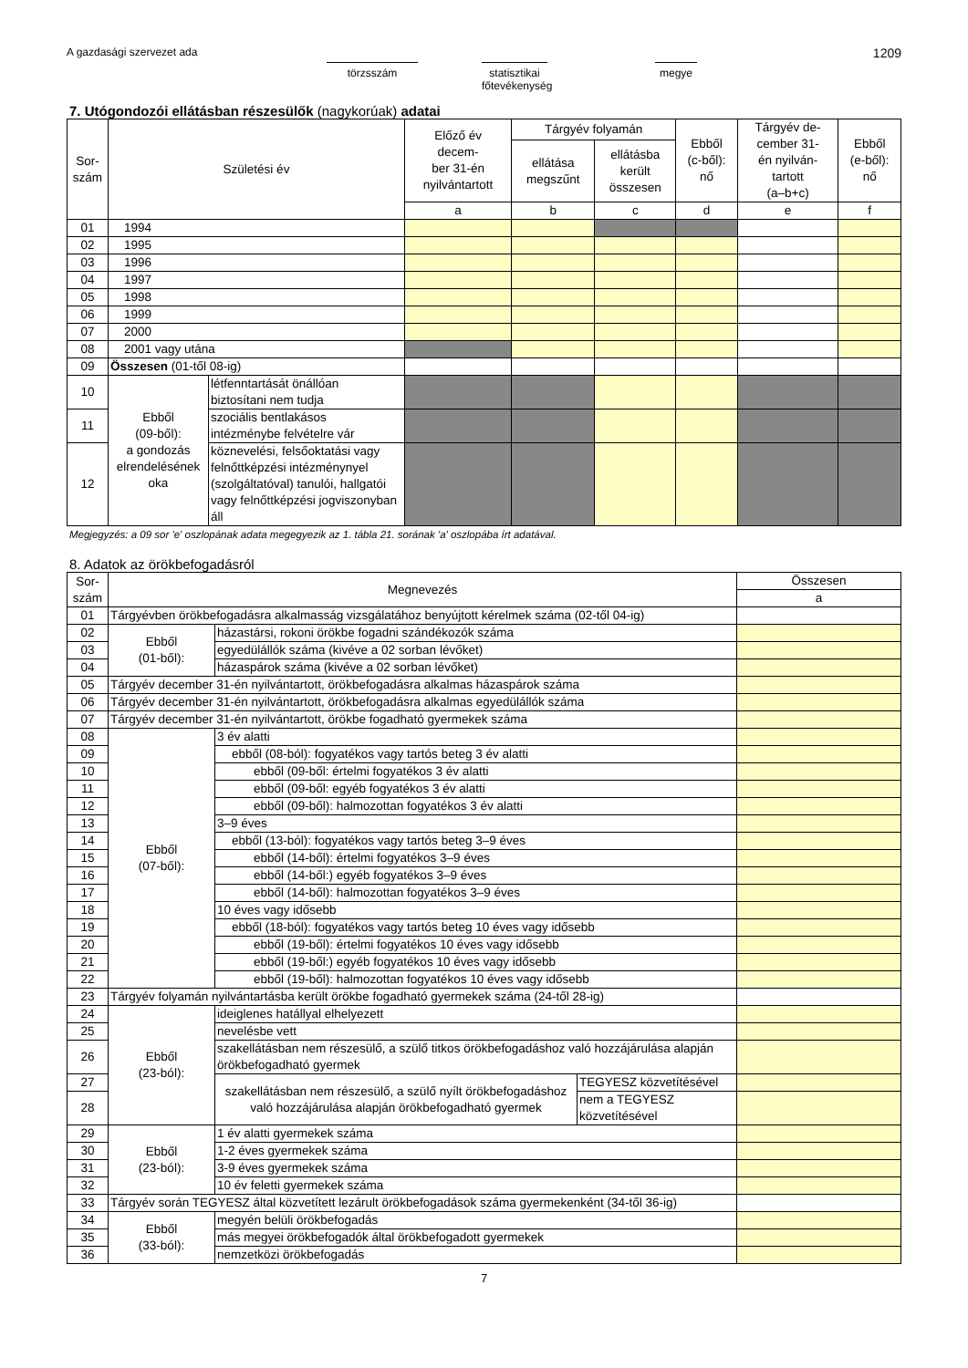A gazdasági szervezet ada törzsszám statisztikai
főtevékenység
megye
1209
7. Utógondozói ellátásban részesülők (nagykorúak) adatai
| Sor- szám | Születési év | | Előző év decem- ber 31-én nyilvántartott | Tárgyév folyamán | | Ebből (c-ből): nő | Tárgyév de- cember 31- én nyilván- tartott (a–b+c) | Ebből (e-ből): nő |
| --- | --- | --- | --- | --- | --- | --- | --- | --- |
| | | | | ellátása megszűnt | ellátásba került összesen | | | |
| | | | a | b | c | d | e | f |
| 01 | 1994 | | | | | | | |
| 02 | 1995 | | | | | | | |
| 03 | 1996 | | | | | | | |
| 04 | 1997 | | | | | | | |
| 05 | 1998 | | | | | | | |
| 06 | 1999 | | | | | | | |
| 07 | 2000 | | | | | | | |
| 08 | 2001 vagy utána | | | | | | | |
| 09 | Összesen (01-től 08-ig) | | | | | | | |
| 10 | Ebből (09-ből): a gondozás elrendelésének oka | létfenntartását önállóan biztosítani nem tudja | | | | | | |
| 11 | | szociális bentlakásos intézménybe felvételre vár | | | | | | |
| 12 | | köznevelési, felsőoktatási vagy felnőttképzési intézménynyel (szolgáltatóval) tanulói, hallgatói vagy felnőttképzési jogviszonyban áll | | | | | | |
Megjegyzés: a 09 sor 'e' oszlopának adata megegyezik az 1. tábla 21. sorának 'a' oszlopába írt adatával.
8. Adatok az örökbefogadásról
| Sor- szám | Megnevezés | | | Összesen |
| --- | --- | --- | --- | --- |
| | | | | a |
| 01 | Tárgyévben örökbefogadásra alkalmasság vizsgálatához benyújtott kérelmek száma (02-től 04-ig) | | | |
| 02 | Ebből (01-ből): | házastársi, rokoni örökbe fogadni szándékozók száma | | |
| 03 | | egyedülállók száma (kivéve a 02 sorban lévőket) | | |
| 04 | | házaspárok száma (kivéve a 02 sorban lévőket) | | |
| 05 | Tárgyév december 31-én nyilvántartott, örökbefogadásra alkalmas házaspárok száma | | | |
| 06 | Tárgyév december 31-én nyilvántartott, örökbefogadásra alkalmas egyedülállók száma | | | |
| 07 | Tárgyév december 31-én nyilvántartott, örökbe fogadható gyermekek száma | | | |
| 08 | Ebből (07-ből): | 3 év alatti | | |
| 09 | | ebből (08-ból): fogyatékos vagy tartós beteg 3 év alatti | | |
| 10 | | ebből (09-ből: értelmi fogyatékos 3 év alatti | | |
| 11 | | ebből (09-ből: egyéb fogyatékos 3 év alatti | | |
| 12 | | ebből (09-ből): halmozottan fogyatékos 3 év alatti | | |
| 13 | | 3–9 éves | | |
| 14 | | ebből (13-ból): fogyatékos vagy tartós beteg 3–9 éves | | |
| 15 | | ebből (14-ből): értelmi fogyatékos 3–9 éves | | |
| 16 | | ebből (14-ből:) egyéb fogyatékos 3–9 éves | | |
| 17 | | ebből (14-ből): halmozottan fogyatékos 3–9 éves | | |
| 18 | | 10 éves vagy idősebb | | |
| 19 | | ebből (18-ból): fogyatékos vagy tartós beteg 10 éves vagy idősebb | | |
| 20 | | ebből (19-ből): értelmi fogyatékos 10 éves vagy idősebb | | |
| 21 | | ebből (19-ből:) egyéb fogyatékos 10 éves vagy idősebb | | |
| 22 | | ebből (19-ből): halmozottan fogyatékos 10 éves vagy idősebb | | |
| 23 | Tárgyév folyamán nyilvántartásba került örökbe fogadható gyermekek száma (24-től 28-ig) | | | |
| 24 | Ebből (23-ból): | ideiglenes hatállyal elhelyezett | | |
| 25 | | nevelésbe vett | | |
| 26 | | szakellátásban nem részesülő, a szülő titkos örökbefogadáshoz való hozzájárulása alapján örökbefogadható gyermek | | |
| 27 | | szakellátásban nem részesülő, a szülő nyílt örökbefogadáshoz való hozzájárulása alapján örökbefogadható gyermek | TEGYESZ közvetítésével | |
| 28 | | | nem a TEGYESZ közvetítésével | |
| 29 | Ebből (23-ból): | 1 év alatti gyermekek száma | | |
| 30 | | 1-2 éves gyermekek száma | | |
| 31 | | 3-9 éves gyermekek száma | | |
| 32 | | 10 év feletti gyermekek száma | | |
| 33 | Tárgyév során TEGYESZ által közvetített lezárult örökbefogadások száma gyermekenként (34-től 36-ig) | | | |
| 34 | Ebből (33-ból): | megyén belüli örökbefogadás | | |
| 35 | | más megyei örökbefogadók által örökbefogadott gyermekek | | |
| 36 | | nemzetközi örökbefogadás | | |
7